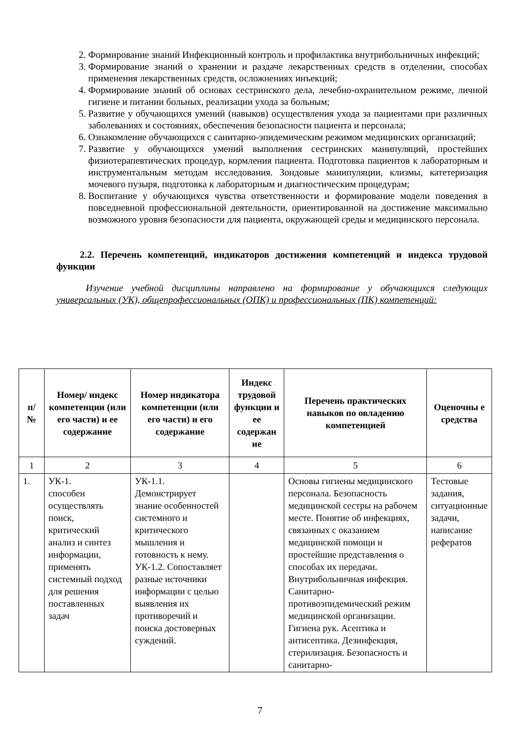2. Формирование знаний Инфекционный контроль и профилактика внутрибольничных инфекций;
3. Формирование знаний о хранении и раздаче лекарственных средств в отделении, способах применения лекарственных средств, осложнениях инъекций;
4. Формирование знаний об основах сестринского дела, лечебно-охранительном режиме, личной гигиене и питании больных, реализации ухода за больным;
5. Развитие у обучающихся умений (навыков) осуществления ухода за пациентами при различных заболеваниях и состояниях, обеспечения безопасности пациента и персонала;
6. Ознакомление обучающихся с санитарно-эпидемическим режимом медицинских организаций;
7. Развитие у обучающихся умений выполнения сестринских манипуляций, простейших физиотерапевтических процедур, кормления пациента. Подготовка пациентов к лабораторным и инструментальным методам исследования. Зондовые манипуляции, клизмы, катетеризация мочевого пузыря, подготовка к лабораторным и диагностическим процедурам;
8. Воспитание у обучающихся чувства ответственности и формирование модели поведения в повседневной профессиональной деятельности, ориентированной на достижение максимально возможного уровня безопасности для пациента, окружающей среды и медицинского персонала.
2.2. Перечень компетенций, индикаторов достижения компетенций и индекса трудовой функции
Изучение учебной дисциплины направлено на формирование у обучающихся следующих универсальных (УК), общепрофессиональных (ОПК) и профессиональных (ПК) компетенций:
| п/№ | Номер/ индекс компетенции (или его части) и ее содержание | Номер индикатора компетенции (или его части) и его содержание | Индекс трудовой функции и ее содержан ие | Перечень практических навыков по овладению компетенцией | Оценочны е средства |
| --- | --- | --- | --- | --- | --- |
| 1 | 2 | 3 | 4 | 5 | 6 |
| 1. | УК-1. способен осуществлять поиск, критический анализ и синтез информации, применять системный подход для решения поставленных задач | УК-1.1. Демонстрирует знание особенностей системного и критического мышления и готовность к нему. УК-1.2. Сопоставляет разные источники информации с целью выявления их противоречий и поиска достоверных суждений. | | Основы гигиены медицинского персонала. Безопасность медицинской сестры на рабочем месте. Понятие об инфекциях, связанных с оказанием медицинской помощи и простейшие представления о способах их передачи. Внутрибольничная инфекция. Санитарно-противоэпидемический режим медицинской организации. Гигиена рук. Асептика и антисептика. Дезинфекция, стерилизация. Безопасность и санитарно- | Тестовые задания, ситуационные задачи, написание рефератов |
7